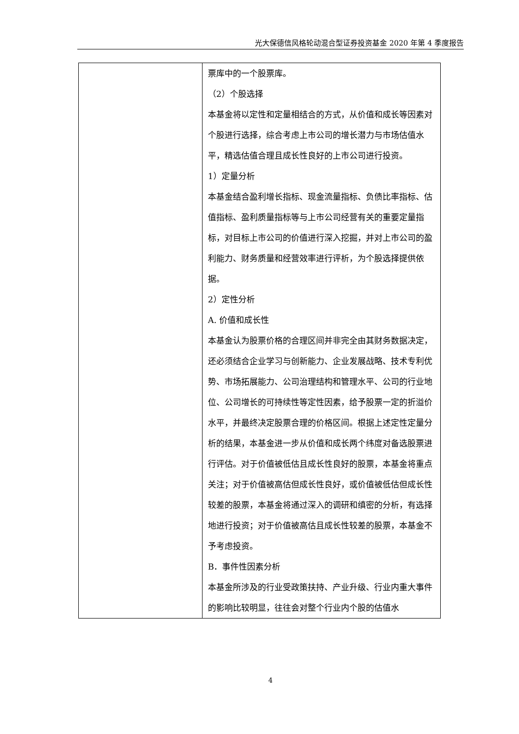光大保德信风格轮动混合型证券投资基金 2020 年第 4 季度报告
| | 票库中的一个股票库。 （2）个股选择 本基金将以定性和定量相结合的方式，从价值和成长等因素对个股进行选择，综合考虑上市公司的增长潜力与市场估值水平，精选估值合理且成长性良好的上市公司进行投资。 1）定量分析 本基金结合盈利增长指标、现金流量指标、负债比率指标、估值指标、盈利质量指标等与上市公司经营有关的重要定量指标，对目标上市公司的价值进行深入挖掘，并对上市公司的盈利能力、财务质量和经营效率进行评析，为个股选择提供依据。 2）定性分析 A. 价值和成长性 本基金认为股票价格的合理区间并非完全由其财务数据决定，还必须结合企业学习与创新能力、企业发展战略、技术专利优势、市场拓展能力、公司治理结构和管理水平、公司的行业地位、公司增长的可持续性等定性因素，给予股票一定的折溢价水平，并最终决定股票合理的价格区间。根据上述定性定量分析的结果，本基金进一步从价值和成长两个纬度对备选股票进行评估。对于价值被低估且成长性良好的股票，本基金将重点关注；对于价值被高估但成长性良好，或价值被低估但成长性较差的股票，本基金将通过深入的调研和缜密的分析，有选择地进行投资；对于价值被高估且成长性较差的股票，本基金不予考虑投资。 B．事件性因素分析 本基金所涉及的行业受政策扶持、产业升级、行业内重大事件的影响比较明显，往往会对整个行业内个股的估值水 |
4